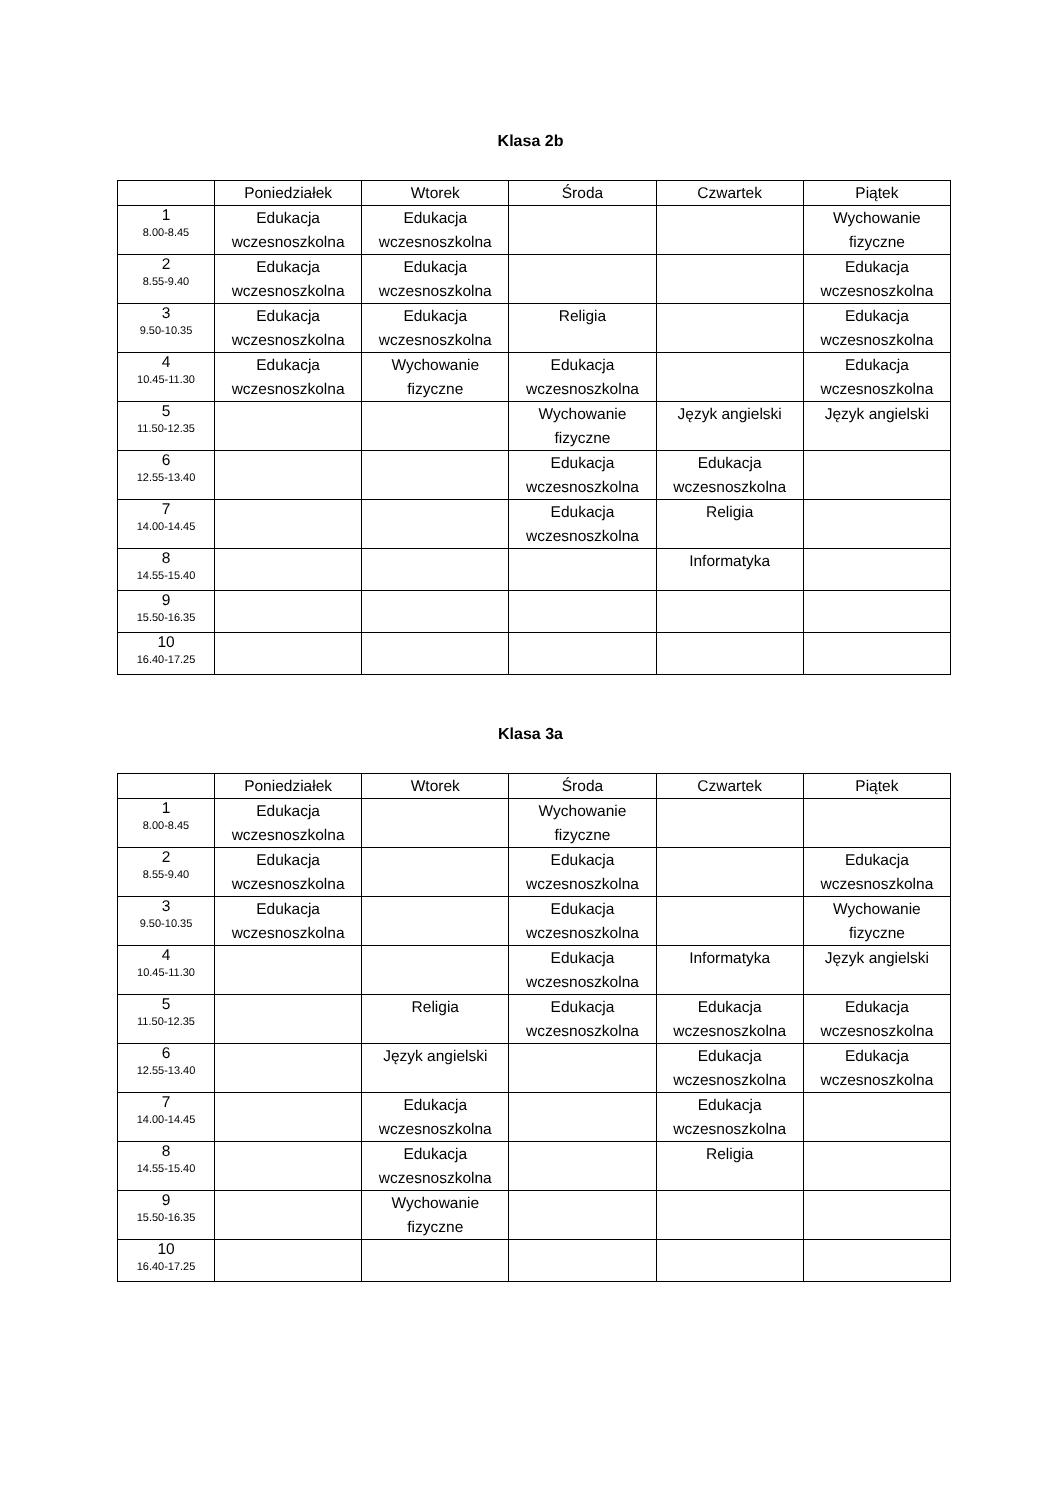Klasa 2b
| | Poniedziałek | Wtorek | Środa | Czwartek | Piątek |
| --- | --- | --- | --- | --- | --- |
| 1 8.00-8.45 | Edukacja wczesnoszkolna | Edukacja wczesnoszkolna | | | Wychowanie fizyczne |
| 2 8.55-9.40 | Edukacja wczesnoszkolna | Edukacja wczesnoszkolna | | | Edukacja wczesnoszkolna |
| 3 9.50-10.35 | Edukacja wczesnoszkolna | Edukacja wczesnoszkolna | Religia | | Edukacja wczesnoszkolna |
| 4 10.45-11.30 | Edukacja wczesnoszkolna | Wychowanie fizyczne | Edukacja wczesnoszkolna | | Edukacja wczesnoszkolna |
| 5 11.50-12.35 | | | Wychowanie fizyczne | Język angielski | Język angielski |
| 6 12.55-13.40 | | | Edukacja wczesnoszkolna | Edukacja wczesnoszkolna | |
| 7 14.00-14.45 | | | Edukacja wczesnoszkolna | Religia | |
| 8 14.55-15.40 | | | | Informatyka | |
| 9 15.50-16.35 | | | | | |
| 10 16.40-17.25 | | | | | |
Klasa 3a
| | Poniedziałek | Wtorek | Środa | Czwartek | Piątek |
| --- | --- | --- | --- | --- | --- |
| 1 8.00-8.45 | Edukacja wczesnoszkolna | | Wychowanie fizyczne | | |
| 2 8.55-9.40 | Edukacja wczesnoszkolna | | Edukacja wczesnoszkolna | | Edukacja wczesnoszkolna |
| 3 9.50-10.35 | Edukacja wczesnoszkolna | | Edukacja wczesnoszkolna | | Wychowanie fizyczne |
| 4 10.45-11.30 | | | Edukacja wczesnoszkolna | Informatyka | Język angielski |
| 5 11.50-12.35 | | Religia | Edukacja wczesnoszkolna | Edukacja wczesnoszkolna | Edukacja wczesnoszkolna |
| 6 12.55-13.40 | | Język angielski | | Edukacja wczesnoszkolna | Edukacja wczesnoszkolna |
| 7 14.00-14.45 | | Edukacja wczesnoszkolna | | Edukacja wczesnoszkolna | |
| 8 14.55-15.40 | | Edukacja wczesnoszkolna | | Religia | |
| 9 15.50-16.35 | | Wychowanie fizyczne | | | |
| 10 16.40-17.25 | | | | | |